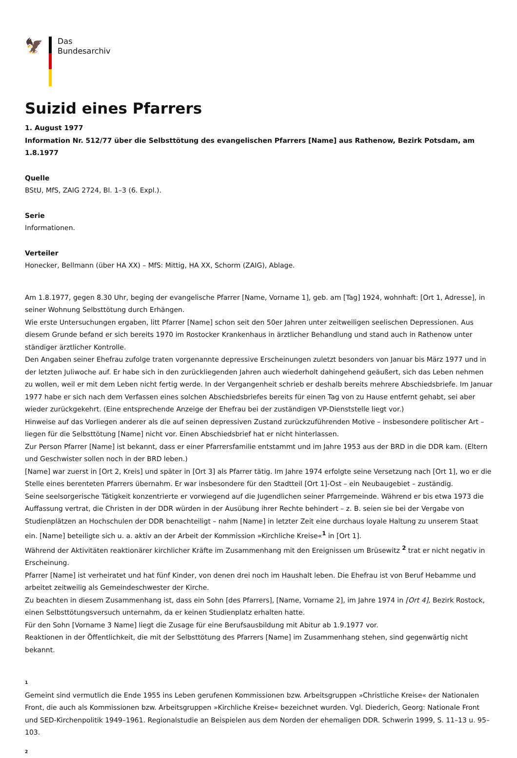🦅
Das
Bundesarchiv
Suizid eines Pfarrers
1. August 1977
Information Nr. 512/77 über die Selbsttötung des evangelischen Pfarrers [Name] aus Rathenow, Bezirk Potsdam, am 1.8.1977
Quelle
BStU, MfS, ZAIG 2724, Bl. 1–3 (6. Expl.).
Serie
Informationen.
Verteiler
Honecker, Bellmann (über HA XX) – MfS: Mittig, HA XX, Schorm (ZAIG), Ablage.
Am 1.8.1977, gegen 8.30 Uhr, beging der evangelische Pfarrer [Name, Vorname 1], geb. am [Tag] 1924, wohnhaft: [Ort 1, Adresse], in seiner Wohnung Selbsttötung durch Erhängen.
Wie erste Untersuchungen ergaben, litt Pfarrer [Name] schon seit den 50er Jahren unter zeitweiligen seelischen Depressionen. Aus diesem Grunde befand er sich bereits 1970 im Rostocker Krankenhaus in ärztlicher Behandlung und stand auch in Rathenow unter ständiger ärztlicher Kontrolle.
Den Angaben seiner Ehefrau zufolge traten vorgenannte depressive Erscheinungen zuletzt besonders von Januar bis März 1977 und in der letzten Juliwoche auf. Er habe sich in den zurückliegenden Jahren auch wiederholt dahingehend geäußert, sich das Leben nehmen zu wollen, weil er mit dem Leben nicht fertig werde. In der Vergangenheit schrieb er deshalb bereits mehrere Abschiedsbriefe. Im Januar 1977 habe er sich nach dem Verfassen eines solchen Abschiedsbriefes bereits für einen Tag von zu Hause entfernt gehabt, sei aber wieder zurückgekehrt. (Eine entsprechende Anzeige der Ehefrau bei der zuständigen VP-Dienststelle liegt vor.)
Hinweise auf das Vorliegen anderer als die auf seinen depressiven Zustand zurückzuführenden Motive – insbesondere politischer Art – liegen für die Selbsttötung [Name] nicht vor. Einen Abschiedsbrief hat er nicht hinterlassen.
Zur Person Pfarrer [Name] ist bekannt, dass er einer Pfarrersfamilie entstammt und im Jahre 1953 aus der BRD in die DDR kam. (Eltern und Geschwister sollen noch in der BRD leben.)
[Name] war zuerst in [Ort 2, Kreis] und später in [Ort 3] als Pfarrer tätig. Im Jahre 1974 erfolgte seine Versetzung nach [Ort 1], wo er die Stelle eines berenteten Pfarrers übernahm. Er war insbesondere für den Stadtteil [Ort 1]-Ost – ein Neubaugebiet – zuständig.
Seine seelsorgerische Tätigkeit konzentrierte er vorwiegend auf die Jugendlichen seiner Pfarrgemeinde. Während er bis etwa 1973 die Auffassung vertrat, die Christen in der DDR würden in der Ausübung ihrer Rechte behindert – z. B. seien sie bei der Vergabe von Studienplätzen an Hochschulen der DDR benachteiligt – nahm [Name] in letzter Zeit eine durchaus loyale Haltung zu unserem Staat ein. [Name] beteiligte sich u. a. aktiv an der Arbeit der Kommission »Kirchliche Kreise«<sup>1</sup> in [Ort 1].
Während der Aktivitäten reaktionärer kirchlicher Kräfte im Zusammenhang mit den Ereignissen um Brüsewitz <sup>2</sup> trat er nicht negativ in Erscheinung.
Pfarrer [Name] ist verheiratet und hat fünf Kinder, von denen drei noch im Haushalt leben. Die Ehefrau ist von Beruf Hebamme und arbeitet zeitweilig als Gemeindeschwester der Kirche.
Zu beachten in diesem Zusammenhang ist, dass ein Sohn [des Pfarrers], [Name, Vorname 2], im Jahre 1974 in [Ort 4], Bezirk Rostock, einen Selbsttötungsversuch unternahm, da er keinen Studienplatz erhalten hatte.
Für den Sohn [Vorname 3 Name] liegt die Zusage für eine Berufsausbildung mit Abitur ab 1.9.1977 vor.
Reaktionen in der Öffentlichkeit, die mit der Selbsttötung des Pfarrers [Name] im Zusammenhang stehen, sind gegenwärtig nicht bekannt.
1
Gemeint sind vermutlich die Ende 1955 ins Leben gerufenen Kommissionen bzw. Arbeitsgruppen »Christliche Kreise« der Nationalen Front, die auch als Kommissionen bzw. Arbeitsgruppen »Kirchliche Kreise« bezeichnet wurden. Vgl. Diederich, Georg: Nationale Front und SED-Kirchenpolitik 1949–1961. Regionalstudie an Beispielen aus dem Norden der ehemaligen DDR. Schwerin 1999, S. 11–13 u. 95–103.
2